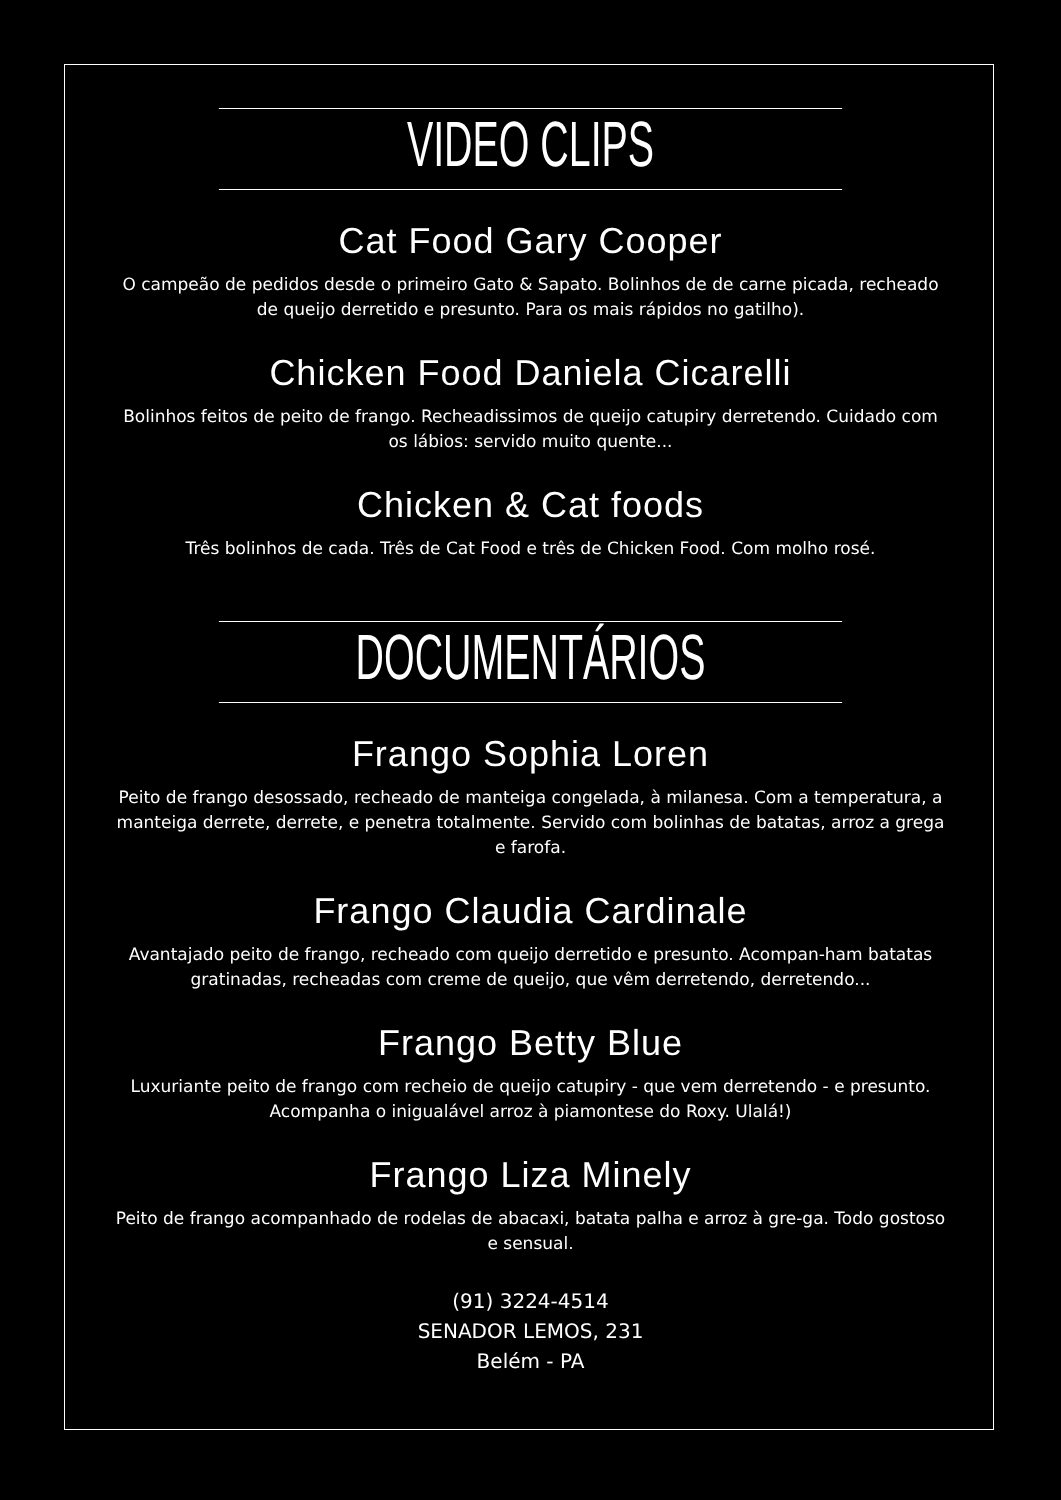VIDEO CLIPS
Cat Food Gary Cooper
O campeão de pedidos desde o primeiro Gato & Sapato. Bolinhos de de carne picada, recheado de queijo derretido e presunto. Para os mais rápidos no gatilho).
Chicken Food Daniela Cicarelli
Bolinhos feitos de peito de frango. Recheadissimos de queijo catupiry derretendo. Cuidado com os lábios: servido muito quente...
Chicken & Cat foods
Três bolinhos de cada. Três de Cat Food e três de Chicken Food. Com molho rosé.
DOCUMENTÁRIOS
Frango Sophia Loren
Peito de frango desossado, recheado de manteiga congelada, à milanesa. Com a temperatura, a manteiga derrete, derrete, e penetra totalmente. Servido com bolinhas de batatas, arroz a grega e farofa.
Frango Claudia Cardinale
Avantajado peito de frango, recheado com queijo derretido e presunto. Acompan-ham batatas gratinadas, recheadas com creme de queijo, que vêm derretendo, derretendo...
Frango Betty Blue
Luxuriante peito de frango com recheio de queijo catupiry - que vem derretendo - e presunto. Acompanha o inigualável arroz à piamontese do Roxy. Ulalá!)
Frango Liza Minely
Peito de frango acompanhado de rodelas de abacaxi, batata palha e arroz à gre-ga. Todo gostoso e sensual.
(91) 3224-4514
SENADOR LEMOS, 231
Belém - PA